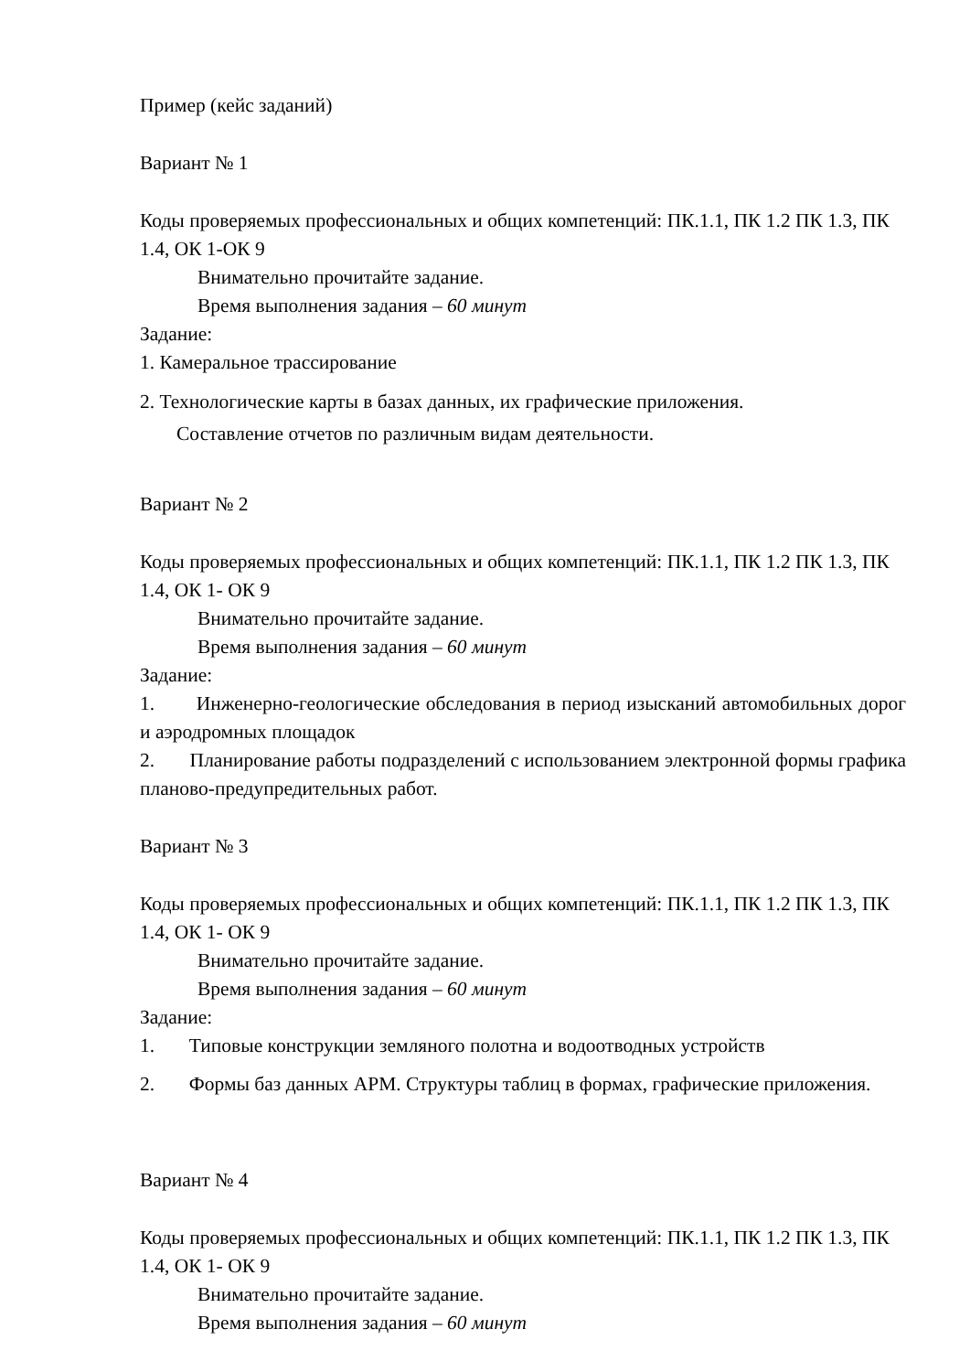Пример (кейс заданий)
Вариант № 1
Коды проверяемых профессиональных и общих компетенций: ПК.1.1, ПК 1.2 ПК 1.3, ПК 1.4, ОК 1-ОК 9
Внимательно прочитайте задание.
Время выполнения задания – 60 минут
Задание:
1. Камеральное трассирование
2. Технологические карты в базах данных, их графические приложения.
Составление отчетов по различным видам деятельности.
Вариант № 2
Коды проверяемых профессиональных и общих компетенций: ПК.1.1, ПК 1.2 ПК 1.3, ПК 1.4, ОК 1- ОК 9
Внимательно прочитайте задание.
Время выполнения задания – 60 минут
Задание:
1. Инженерно-геологические обследования в период изысканий автомобильных дорог и аэродромных площадок
2. Планирование работы подразделений с использованием электронной формы графика планово-предупредительных работ.
Вариант № 3
Коды проверяемых профессиональных и общих компетенций: ПК.1.1, ПК 1.2 ПК 1.3, ПК 1.4, ОК 1- ОК 9
Внимательно прочитайте задание.
Время выполнения задания – 60 минут
Задание:
1. Типовые конструкции земляного полотна и водоотводных устройств
2. Формы баз данных АРМ. Структуры таблиц в формах, графические приложения.
Вариант № 4
Коды проверяемых профессиональных и общих компетенций: ПК.1.1, ПК 1.2 ПК 1.3, ПК 1.4, ОК 1- ОК 9
Внимательно прочитайте задание.
Время выполнения задания – 60 минут